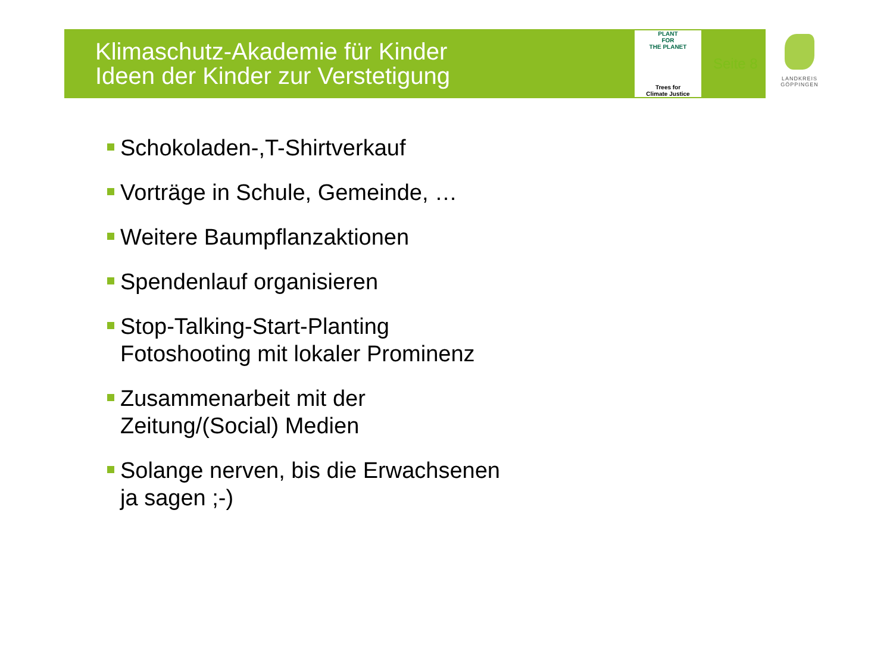Klimaschutz-Akademie für Kinder
Ideen der Kinder zur Verstetigung
PLANT
FOR
THE PLANET
Trees for
Climate Justice
Seite 8
LANDKREIS
GÖPPINGEN
Schokoladen-,T-Shirtverkauf
Vorträge in Schule, Gemeinde, …
Weitere Baumpflanzaktionen
Spendenlauf organisieren
Stop-Talking-Start-Planting
Fotoshooting mit lokaler Prominenz
Zusammenarbeit mit der
Zeitung/(Social) Medien
Solange nerven, bis die Erwachsenen
ja sagen ;-)